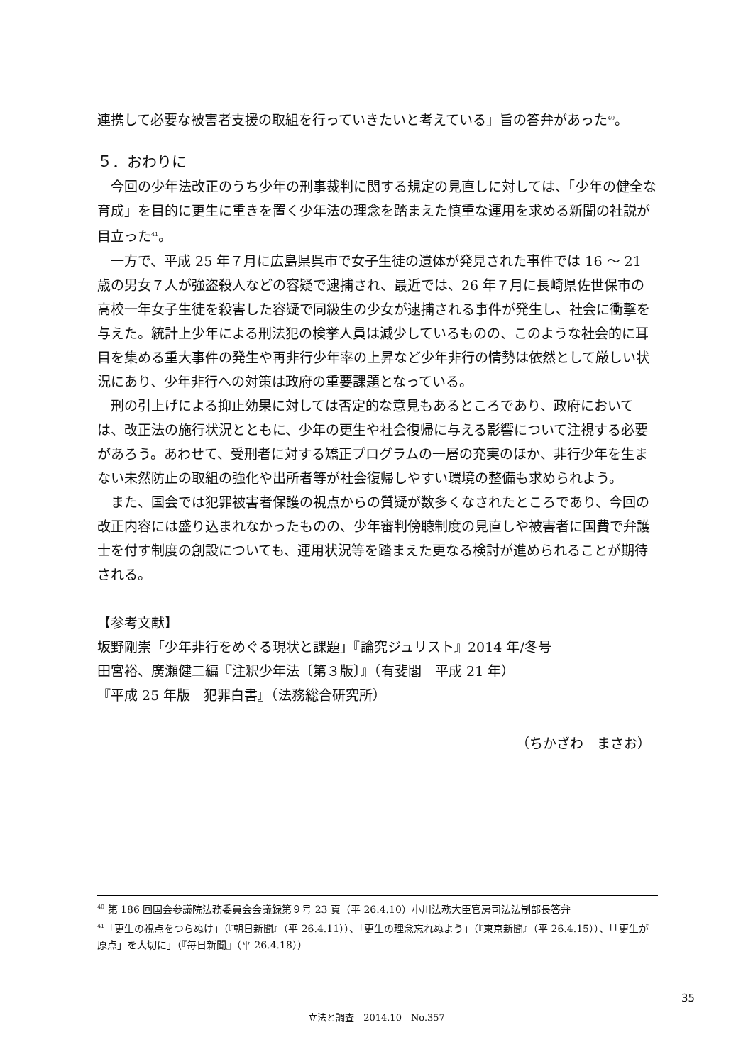連携して必要な被害者支援の取組を行っていきたいと考えている」旨の答弁があった<sup>40</sup>。
５．おわりに
今回の少年法改正のうち少年の刑事裁判に関する規定の見直しに対しては、「少年の健全な育成」を目的に更生に重きを置く少年法の理念を踏まえた慎重な運用を求める新聞の社説が目立った<sup>41</sup>。
一方で、平成 25 年７月に広島県呉市で女子生徒の遺体が発見された事件では 16 ～ 21 歳の男女７人が強盗殺人などの容疑で逮捕され、最近では、26 年７月に長崎県佐世保市の高校一年女子生徒を殺害した容疑で同級生の少女が逮捕される事件が発生し、社会に衝撃を与えた。統計上少年による刑法犯の検挙人員は減少しているものの、このような社会的に耳目を集める重大事件の発生や再非行少年率の上昇など少年非行の情勢は依然として厳しい状況にあり、少年非行への対策は政府の重要課題となっている。
刑の引上げによる抑止効果に対しては否定的な意見もあるところであり、政府においては、改正法の施行状況とともに、少年の更生や社会復帰に与える影響について注視する必要があろう。あわせて、受刑者に対する矯正プログラムの一層の充実のほか、非行少年を生まない未然防止の取組の強化や出所者等が社会復帰しやすい環境の整備も求められよう。
また、国会では犯罪被害者保護の視点からの質疑が数多くなされたところであり、今回の改正内容には盛り込まれなかったものの、少年審判傍聴制度の見直しや被害者に国費で弁護士を付す制度の創設についても、運用状況等を踏まえた更なる検討が進められることが期待される。
【参考文献】
坂野剛崇「少年非行をめぐる現状と課題」『論究ジュリスト』2014 年/冬号
田宮裕、廣瀬健二編『注釈少年法〔第３版〕』（有斐閣　平成 21 年）
『平成 25 年版　犯罪白書』（法務総合研究所）
（ちかざわ　まさお）
<sup>40</sup> 第 186 回国会参議院法務委員会会議録第９号 23 頁（平 26.4.10）小川法務大臣官房司法法制部長答弁
<sup>41</sup>「更生の視点をつらぬけ」（『朝日新聞』（平 26.4.11））、「更生の理念忘れぬよう」（『東京新聞』（平 26.4.15））、「「更生が原点」を大切に」（『毎日新聞』（平 26.4.18））
35
立法と調査　2014.10　No.357